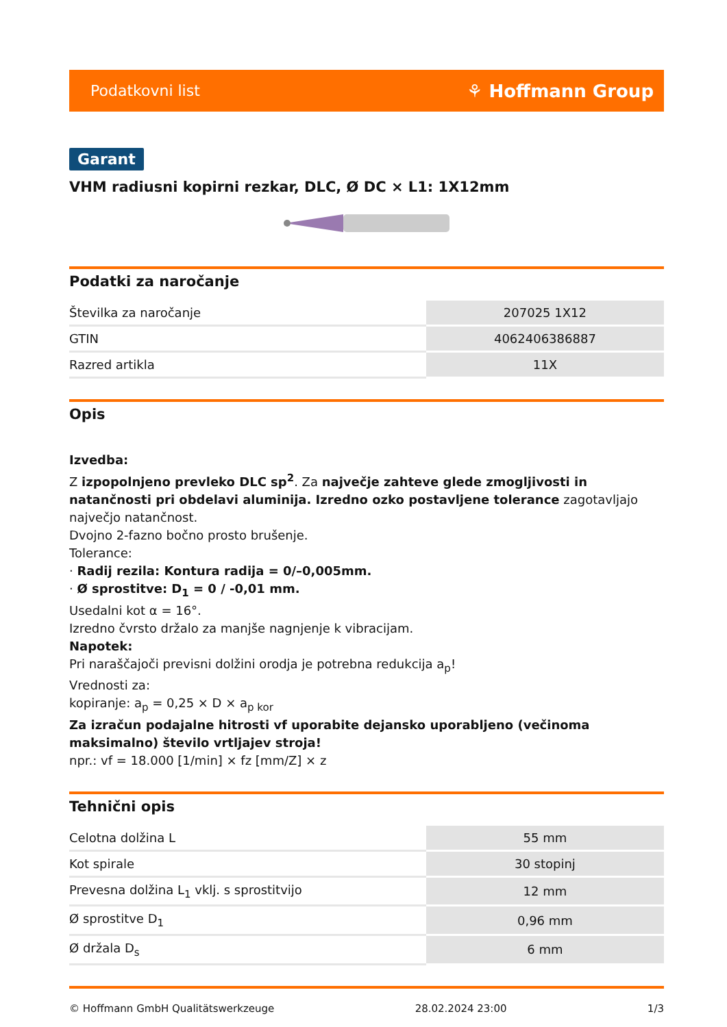Podatkovni list
⚘ Hoffmann Group
Garant
VHM radiusni kopirni rezkar, DLC, Ø DC × L1: 1X12mm
Podatki za naročanje
| Številka za naročanje | 207025 1X12 |
| GTIN | 4062406386887 |
| Razred artikla | 11X |
Opis
Izvedba:
Z izpopolnjeno prevleko DLC sp<sup>2</sup>. Za največje zahteve glede zmogljivosti in natančnosti pri obdelavi aluminija. Izredno ozko postavljene tolerance zagotavljajo največjo natančnost.
Dvojno 2-fazno bočno prosto brušenje.
Tolerance:
· Radij rezila: Kontura radija = 0/–0,005mm.
· Ø sprostitve: D<sub>1</sub> = 0 / -0,01 mm.
Usedalni kot α = 16°.
Izredno čvrsto držalo za manjše nagnjenje k vibracijam.
Napotek:
Pri naraščajoči previsni dolžini orodja je potrebna redukcija a<sub>p</sub>!
Vrednosti za:
kopiranje: a<sub>p</sub> = 0,25 × D × a<sub>p kor</sub>
Za izračun podajalne hitrosti vf uporabite dejansko uporabljeno (večinoma maksimalno) število vrtljajev stroja!
npr.: vf = 18.000 [1/min] × fz [mm/Z] × z
Tehnični opis
| Celotna dolžina L | 55 mm |
| Kot spirale | 30 stopinj |
| Prevesna dolžina L<sub>1</sub> vklj. s sprostitvijo | 12 mm |
| Ø sprostitve D<sub>1</sub> | 0,96 mm |
| Ø držala D<sub>s</sub> | 6 mm |
© Hoffmann GmbH Qualitätswerkzeuge 28.02.2024 23:00 1/3